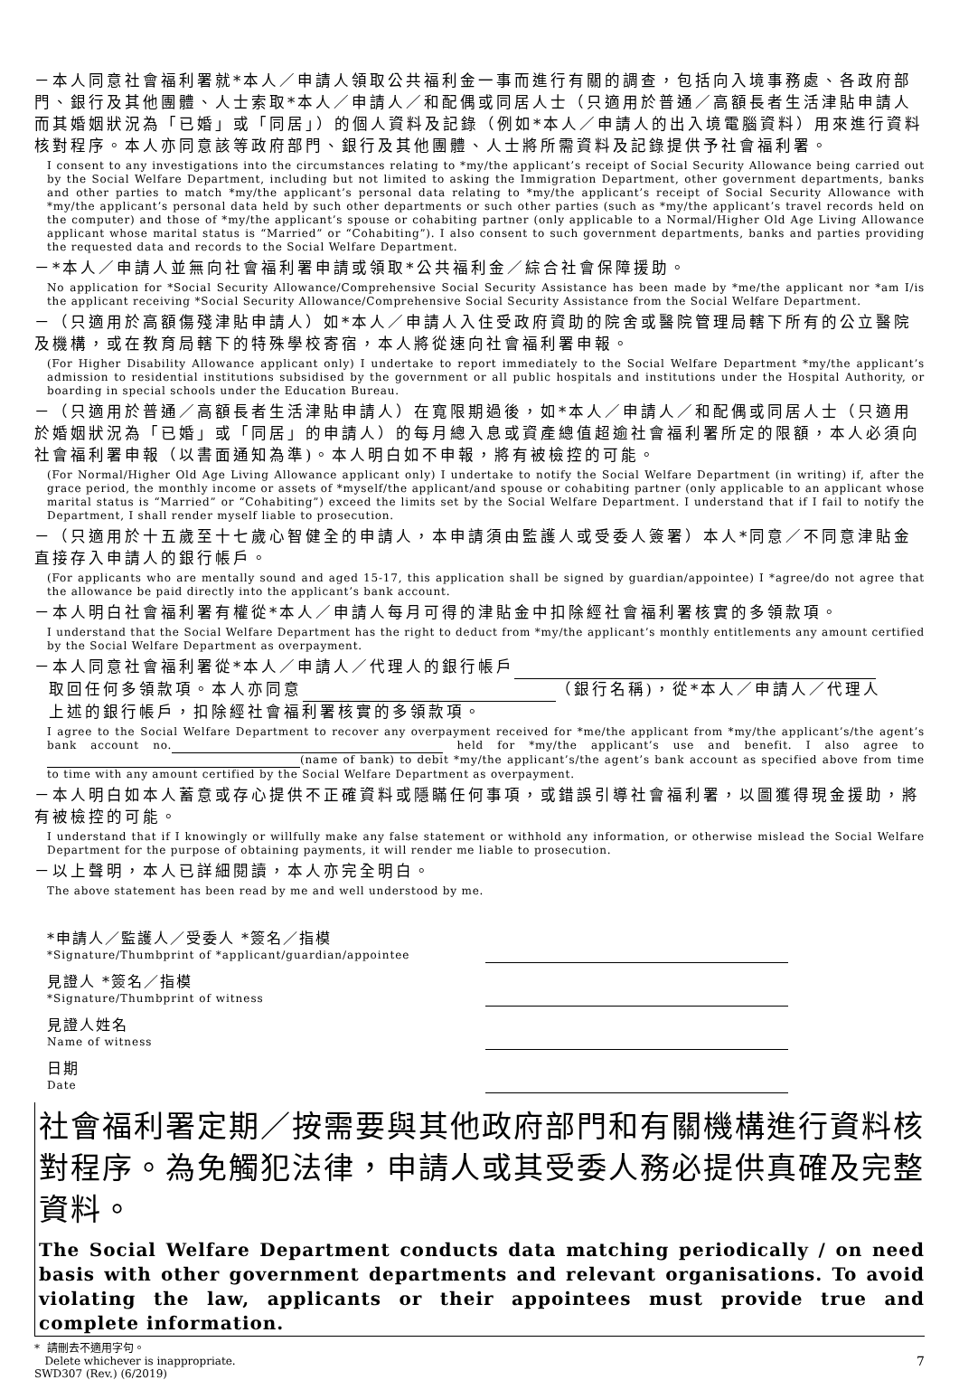－本人同意社會福利署就*本人／申請人領取公共福利金一事而進行有關的調查，包括向入境事務處、各政府部門、銀行及其他團體、人士索取*本人／申請人／和配偶或同居人士（只適用於普通／高額長者生活津貼申請人而其婚姻狀況為「已婚」或「同居」）的個人資料及記錄（例如*本人／申請人的出入境電腦資料）用來進行資料核對程序。本人亦同意該等政府部門、銀行及其他團體、人士將所需資料及記錄提供予社會福利署。
I consent to any investigations into the circumstances relating to *my/the applicant’s receipt of Social Security Allowance being carried out by the Social Welfare Department, including but not limited to asking the Immigration Department, other government departments, banks and other parties to match *my/the applicant’s personal data relating to *my/the applicant’s receipt of Social Security Allowance with *my/the applicant’s personal data held by such other departments or such other parties (such as *my/the applicant’s travel records held on the computer) and those of *my/the applicant’s spouse or cohabiting partner (only applicable to a Normal/Higher Old Age Living Allowance applicant whose marital status is “Married” or “Cohabiting”). I also consent to such government departments, banks and parties providing the requested data and records to the Social Welfare Department.
－*本人／申請人並無向社會福利署申請或領取*公共福利金／綜合社會保障援助。
No application for *Social Security Allowance/Comprehensive Social Security Assistance has been made by *me/the applicant nor *am I/is the applicant receiving *Social Security Allowance/Comprehensive Social Security Assistance from the Social Welfare Department.
－（只適用於高額傷殘津貼申請人）如*本人／申請人入住受政府資助的院舍或醫院管理局轄下所有的公立醫院及機構，或在教育局轄下的特殊學校寄宿，本人將從速向社會福利署申報。
(For Higher Disability Allowance applicant only) I undertake to report immediately to the Social Welfare Department *my/the applicant’s admission to residential institutions subsidised by the government or all public hospitals and institutions under the Hospital Authority, or boarding in special schools under the Education Bureau.
－（只適用於普通／高額長者生活津貼申請人）在寬限期過後，如*本人／申請人／和配偶或同居人士（只適用於婚姻狀況為「已婚」或「同居」的申請人）的每月總入息或資產總值超逾社會福利署所定的限額，本人必須向社會福利署申報（以書面通知為準)。本人明白如不申報，將有被檢控的可能。
(For Normal/Higher Old Age Living Allowance applicant only) I undertake to notify the Social Welfare Department (in writing) if, after the grace period, the monthly income or assets of *myself/the applicant/and spouse or cohabiting partner (only applicable to an applicant whose marital status is “Married” or “Cohabiting”) exceed the limits set by the Social Welfare Department. I understand that if I fail to notify the Department, I shall render myself liable to prosecution.
－（只適用於十五歲至十七歲心智健全的申請人，本申請須由監護人或受委人簽署）本人*同意／不同意津貼金直接存入申請人的銀行帳戶。
(For applicants who are mentally sound and aged 15-17, this application shall be signed by guardian/appointee) I *agree/do not agree that the allowance be paid directly into the applicant’s bank account.
－本人明白社會福利署有權從*本人／申請人每月可得的津貼金中扣除經社會福利署核實的多領款項。
I understand that the Social Welfare Department has the right to deduct from *my/the applicant’s monthly entitlements any amount certified by the Social Welfare Department as overpayment.
－本人同意社會福利署從*本人／申請人／代理人的銀行帳戶
取回任何多領款項。本人亦同意 （銀行名稱)，從*本人／申請人／代理人
上述的銀行帳戶，扣除經社會福利署核實的多領款項。
I agree to the Social Welfare Department to recover any overpayment received for *me/the applicant from *my/the applicant’s/the agent’s bank account no. held for *my/the applicant’s use and benefit. I also agree to (name of bank) to debit *my/the applicant’s/the agent’s bank account as specified above from time to time with any amount certified by the Social Welfare Department as overpayment.
－本人明白如本人蓄意或存心提供不正確資料或隱瞞任何事項，或錯誤引導社會福利署，以圖獲得現金援助，將有被檢控的可能。
I understand that if I knowingly or willfully make any false statement or withhold any information, or otherwise mislead the Social Welfare Department for the purpose of obtaining payments, it will render me liable to prosecution.
－以上聲明，本人已詳細閱讀，本人亦完全明白。
The above statement has been read by me and well understood by me.
*申請人／監護人／受委人 *簽名／指模
*Signature/Thumbprint of *applicant/guardian/appointee
見證人 *簽名／指模
*Signature/Thumbprint of witness
見證人姓名
Name of witness
日期
Date
社會福利署定期／按需要與其他政府部門和有關機構進行資料核對程序。為免觸犯法律，申請人或其受委人務必提供真確及完整資料。
The Social Welfare Department conducts data matching periodically / on need basis with other government departments and relevant organisations. To avoid violating the law, applicants or their appointees must provide true and complete information.
* 請刪去不適用字句。
Delete whichever is inappropriate.
SWD307 (Rev.) (6/2019)
7